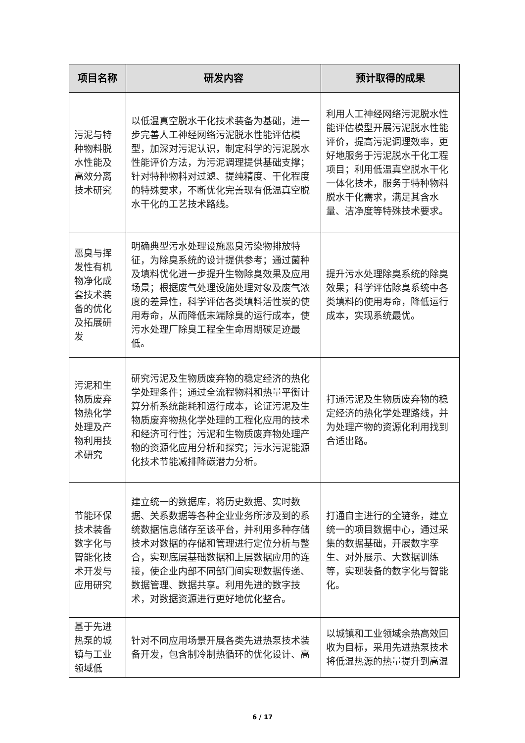| 项目名称 | 研发内容 | 预计取得的成果 |
| --- | --- | --- |
| 污泥与特种物料脱水性能及高效分离技术研究 | 以低温真空脱水干化技术装备为基础，进一步完善人工神经网络污泥脱水性能评估模型，加深对污泥认识，制定科学的污泥脱水性能评价方法，为污泥调理提供基础支撑；针对特种物料对过滤、提纯精度、干化程度的特殊要求，不断优化完善现有低温真空脱水干化的工艺技术路线。 | 利用人工神经网络污泥脱水性能评估模型开展污泥脱水性能评价，提高污泥调理效率，更好地服务于污泥脱水干化工程项目；利用低温真空脱水干化一体化技术，服务于特种物料脱水干化需求，满足其含水量、洁净度等特殊技术要求。 |
| 恶臭与挥发性有机物净化成套技术装备的优化及拓展研发 | 明确典型污水处理设施恶臭污染物排放特征，为除臭系统的设计提供参考；通过菌种及填料优化进一步提升生物除臭效果及应用场景；根据废气处理设施处理对象及废气浓度的差异性，科学评估各类填料活性炭的使用寿命，从而降低末端除臭的运行成本，使污水处理厂除臭工程全生命周期碳足迹最低。 | 提升污水处理除臭系统的除臭效果；科学评估除臭系统中各类填料的使用寿命，降低运行成本，实现系统最优。 |
| 污泥和生物质废弃物热化学处理及产物利用技术研究 | 研究污泥及生物质废弃物的稳定经济的热化学处理条件；通过全流程物料和热量平衡计算分析系统能耗和运行成本，论证污泥及生物质废弃物热化学处理的工程化应用的技术和经济可行性；污泥和生物质废弃物处理产物的资源化应用分析和探究；污水污泥能源化技术节能减排降碳潜力分析。 | 打通污泥及生物质废弃物的稳定经济的热化学处理路线，并为处理产物的资源化利用找到合适出路。 |
| 节能环保技术装备数字化与智能化技术开发与应用研究 | 建立统一的数据库，将历史数据、实时数据、关系数据等各种企业业务所涉及到的系统数据信息储存至该平台，并利用多种存储技术对数据的存储和管理进行定位分析与整合，实现底层基础数据和上层数据应用的连接，使企业内部不同部门间实现数据传递、数据管理、数据共享。利用先进的数字技术，对数据资源进行更好地优化整合。 | 打通自主进行的全链条，建立统一的项目数据中心，通过采集的数据基础，开展数字孪生、对外展示、大数据训练等，实现装备的数字化与智能化。 |
| 基于先进热泵的城镇与工业领域低 | 针对不同应用场景开展各类先进热泵技术装备开发，包含制冷制热循环的优化设计、高 | 以城镇和工业领域余热高效回收为目标，采用先进热泵技术将低温热源的热量提升到高温 |
6 / 17